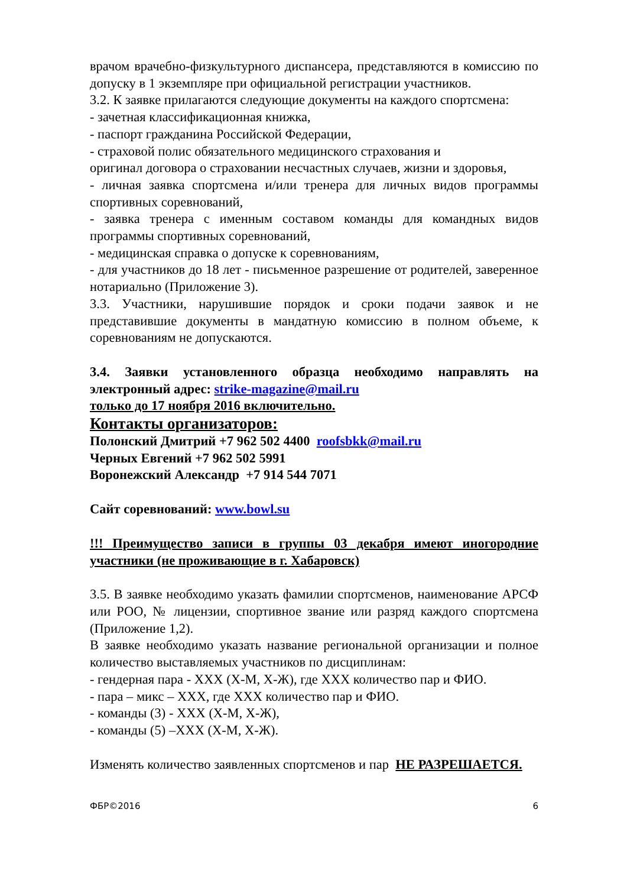врачом врачебно-физкультурного диспансера, представляются в комиссию по допуску в 1 экземпляре при официальной регистрации участников.
3.2. К заявке прилагаются следующие документы на каждого спортсмена:
- зачетная классификационная книжка,
- паспорт гражданина Российской Федерации,
- страховой полис обязательного медицинского страхования и
оригинал договора о страховании несчастных случаев, жизни и здоровья,
- личная заявка спортсмена и/или тренера для личных видов программы спортивных соревнований,
- заявка тренера с именным составом команды для командных видов программы спортивных соревнований,
- медицинская справка о допуске к соревнованиям,
- для участников до 18 лет - письменное разрешение от родителей, заверенное нотариально (Приложение 3).
3.3. Участники, нарушившие порядок и сроки подачи заявок и не представившие документы в мандатную комиссию в полном объеме, к соревнованиям не допускаются.
3.4. Заявки установленного образца необходимо направлять на электронный адрес: strike-magazine@mail.ru
только до 17 ноября 2016 включительно.
Контакты организаторов:
Полонский Дмитрий +7 962 502 4400 roofsbkk@mail.ru
Черных Евгений +7 962 502 5991
Воронежский Александр +7 914 544 7071
Сайт соревнований: www.bowl.su
!!! Преимущество записи в группы 03 декабря имеют иногородние участники (не проживающие в г. Хабаровск)
3.5. В заявке необходимо указать фамилии спортсменов, наименование АРСФ или РОО, № лицензии, спортивное звание или разряд каждого спортсмена (Приложение 1,2).
В заявке необходимо указать название региональной организации и полное количество выставляемых участников по дисциплинам:
- гендерная пара - ХХХ (Х-М, Х-Ж), где ХХХ количество пар и ФИО.
- пара – микс – ХХХ, где ХХХ количество пар и ФИО.
- команды (3) - ХХХ (Х-М, Х-Ж),
- команды (5) –ХХХ (Х-М, Х-Ж).
Изменять количество заявленных спортсменов и пар НЕ РАЗРЕШАЕТСЯ.
ФБР©2016 6